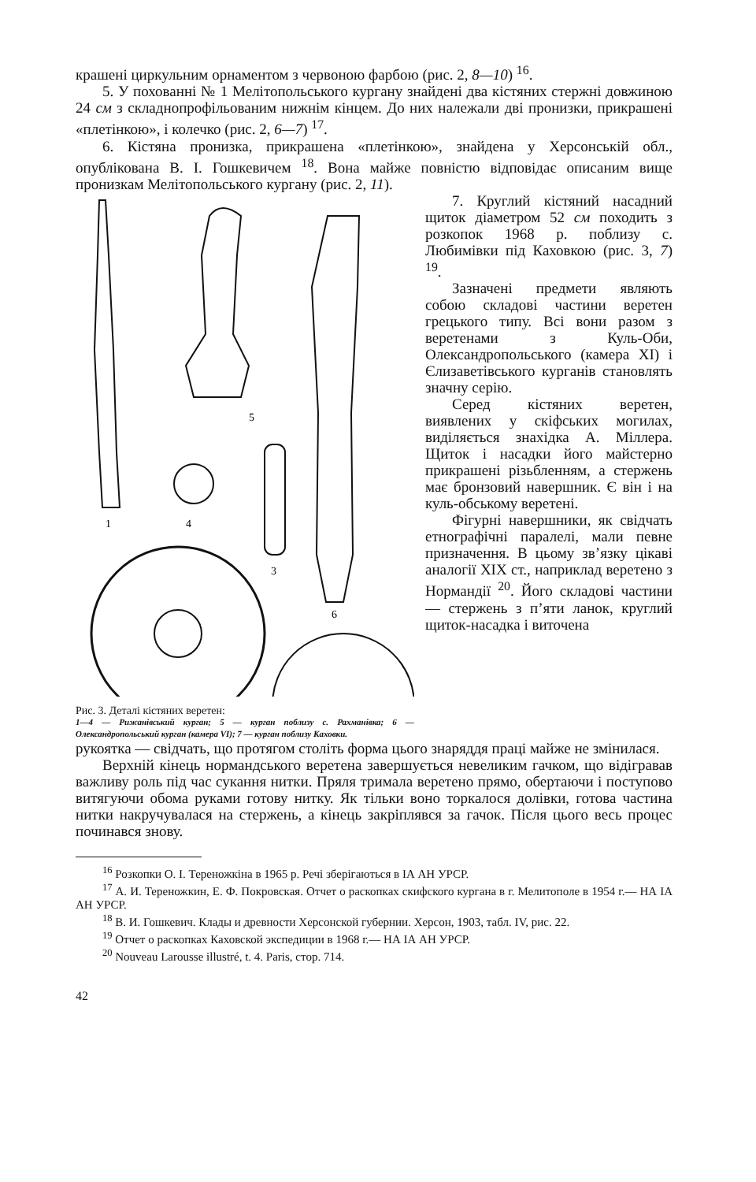крашені циркульним орнаментом з червоною фарбою (рис. 2, 8—10) <sup>16</sup>.
5. У похованні № 1 Мелітопольського кургану знайдені два кістяних стержні довжиною 24 см з складнопрофільованим нижнім кінцем. До них належали дві пронизки, прикрашені «плетінкою», і колечко (рис. 2, 6—7) <sup>17</sup>.
6. Кістяна пронизка, прикрашена «плетінкою», знайдена у Херсонській обл., опублікована В. І. Гошкевичем <sup>18</sup>. Вона майже повністю відповідає описаним вище пронизкам Мелітопольського кургану (рис. 2, 11).
1
4
5
3
6
Рис. 3. Деталі кістяних веретен:
1—4 — Рижанівський курган; 5 — курган поблизу с. Рахманівка; 6 — Олександропольський курган (камера VI); 7 — курган поблизу Каховки.
7. Круглий кістяний насадний щиток діаметром 52 см походить з розкопок 1968 р. поблизу с. Любимівки під Каховкою (рис. 3, 7) <sup>19</sup>.
Зазначені предмети являють собою складові частини веретен грецького типу. Всі вони разом з веретенами з Куль-Оби, Олександропольського (камера XI) і Єлизаветівського курганів становлять значну серію.
Серед кістяних веретен, виявлених у скіфських могилах, виділяється знахідка А. Міллера. Щиток і насадки його майстерно прикрашені різьбленням, а стержень має бронзовий навершник. Є він і на куль-обському веретені.
Фігурні навершники, як свідчать етнографічні паралелі, мали певне призначення. В цьому зв’язку цікаві аналогії XIX ст., наприклад веретено з Нормандії <sup>20</sup>. Його складові частини — стержень з п’яти ланок, круглий щиток-насадка і виточена
рукоятка — свідчать, що протягом століть форма цього знаряддя праці майже не змінилася.
Верхній кінець нормандського веретена завершується невеликим гачком, що відігравав важливу роль під час сукання нитки. Пряля тримала веретено прямо, обертаючи і поступово витягуючи обома руками готову нитку. Як тільки воно торкалося долівки, готова частина нитки накручувалася на стержень, а кінець закріплявся за гачок. Після цього весь процес починався знову.
<sup>16</sup> Розкопки О. І. Тереножкіна в 1965 р. Речі зберігаються в ІА АН УРСР.
<sup>17</sup> А. И. Тереножкин, Е. Ф. Покровская. Отчет о раскопках скифского кургана в г. Мелитополе в 1954 г.— НА ІА АН УРСР.
<sup>18</sup> В. И. Гошкевич. Клады и древности Херсонской губернии. Херсон, 1903, табл. IV, рис. 22.
<sup>19</sup> Отчет о раскопках Каховской экспедиции в 1968 г.— НА ІА АН УРСР.
<sup>20</sup> Nouveau Larousse illustré, t. 4. Paris, стор. 714.
42